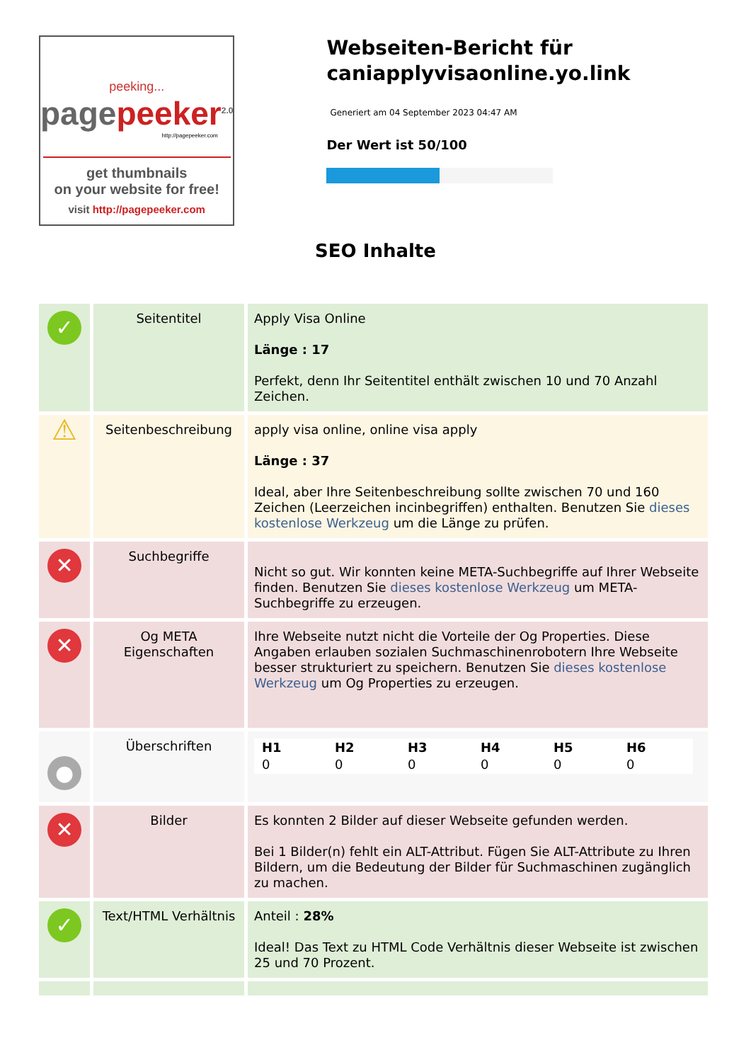peeking...
pagepeeker<sup>2.0</sup>
http://pagepeeker.com
get thumbnails
on your website for free!
visit http://pagepeeker.com
Webseiten-Bericht für caniapplyvisaonline.yo.link
Generiert am 04 September 2023 04:47 AM
Der Wert ist 50/100
SEO Inhalte
| ✓ | Seitentitel | Apply Visa Online Länge : 17 Perfekt, denn Ihr Seitentitel enthält zwischen 10 und 70 Anzahl Zeichen. |
| ⚠ | Seitenbeschreibung | apply visa online, online visa apply Länge : 37 Ideal, aber Ihre Seitenbeschreibung sollte zwischen 70 und 160 Zeichen (Leerzeichen incinbegriffen) enthalten. Benutzen Sie dieses kostenlose Werkzeug um die Länge zu prüfen. |
| ✕ | Suchbegriffe | Nicht so gut. Wir konnten keine META-Suchbegriffe auf Ihrer Webseite finden. Benutzen Sie dieses kostenlose Werkzeug um META-Suchbegriffe zu erzeugen. |
| ✕ | Og META Eigenschaften | Ihre Webseite nutzt nicht die Vorteile der Og Properties. Diese Angaben erlauben sozialen Suchmaschinenrobotern Ihre Webseite besser strukturiert zu speichern. Benutzen Sie dieses kostenlose Werkzeug um Og Properties zu erzeugen. |
| ● | Überschriften | / H1 / H2 / H3 / H4 / H5 / H6 / / 0 / 0 / 0 / 0 / 0 / 0 / |
| ✕ | Bilder | Es konnten 2 Bilder auf dieser Webseite gefunden werden. Bei 1 Bilder(n) fehlt ein ALT-Attribut. Fügen Sie ALT-Attribute zu Ihren Bildern, um die Bedeutung der Bilder für Suchmaschinen zugänglich zu machen. |
| ✓ | Text/HTML Verhältnis | Anteil : 28% Ideal! Das Text zu HTML Code Verhältnis dieser Webseite ist zwischen 25 und 70 Prozent. |